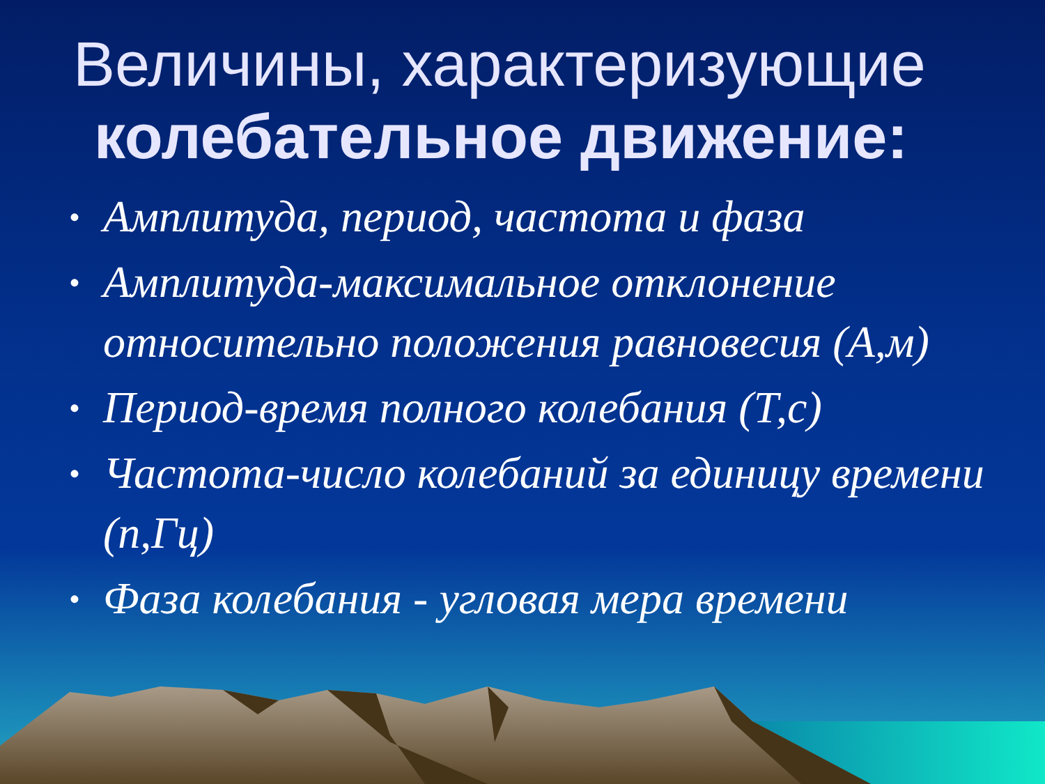Величины, характеризующие
колебательное движение:
• Амплитуда, период, частота и фаза
• Амплитуда-максимальное отклонение относительно положения равновесия (А,м)
• Период-время полного колебания (Т,с)
• Частота-число колебаний за единицу времени (n,Гц)
• Фаза колебания - угловая мера времени